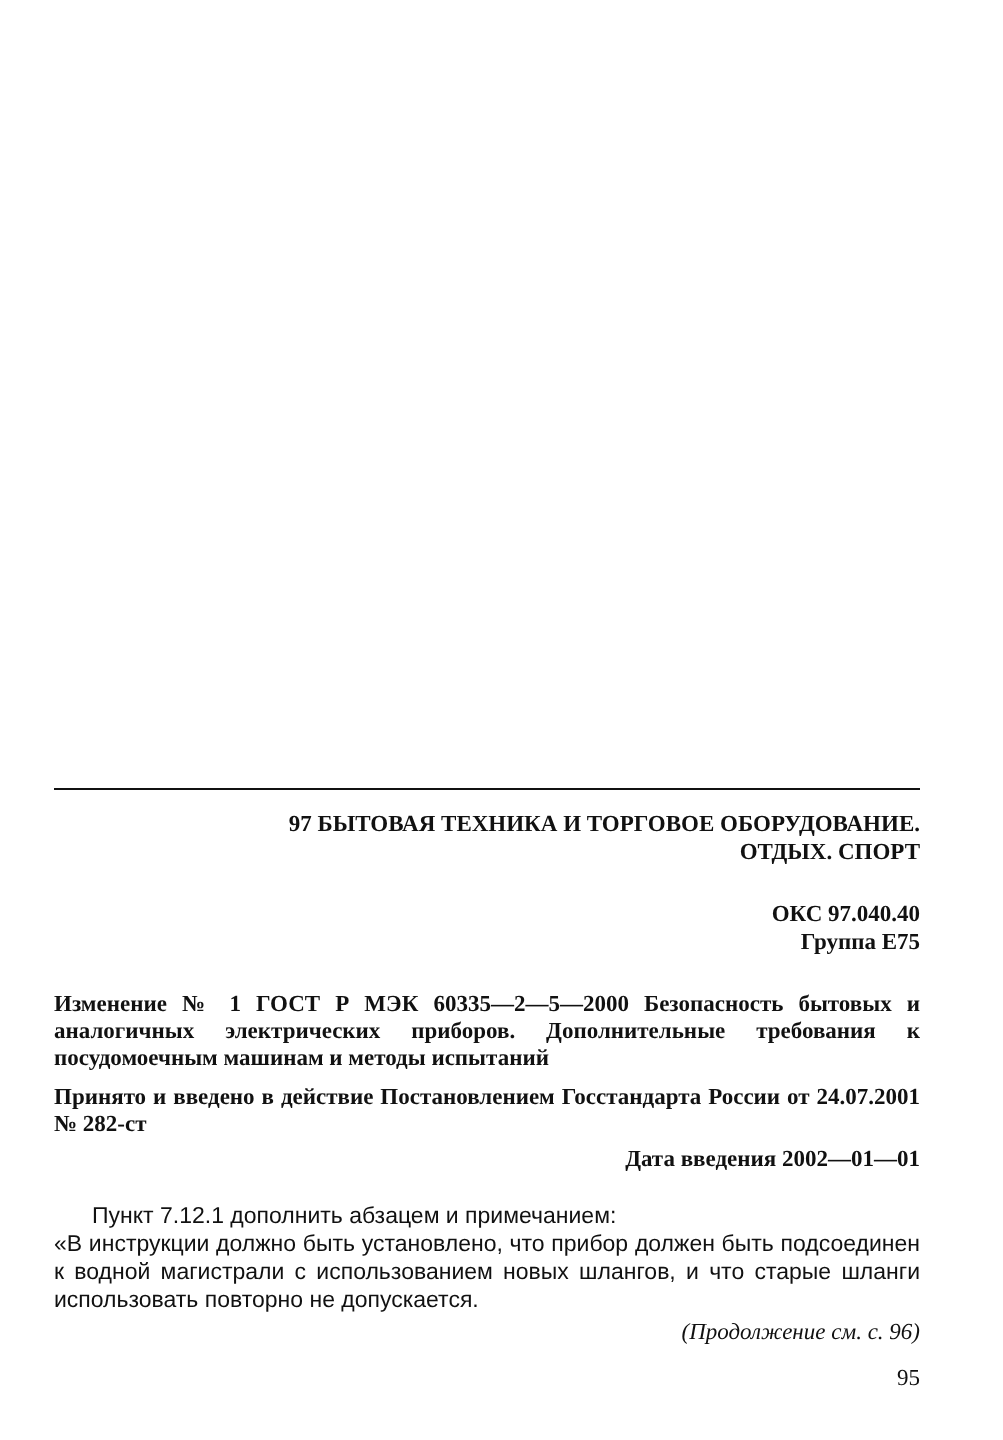97 БЫТОВАЯ ТЕХНИКА И ТОРГОВОЕ ОБОРУДОВАНИЕ.
ОТДЫХ. СПОРТ
ОКС 97.040.40
Группа Е75
Изменение № 1 ГОСТ Р МЭК 60335—2—5—2000 Безопасность бытовых и аналогичных электрических приборов. Дополнительные требования к посудомоечным машинам и методы испытаний
Принято и введено в действие Постановлением Госстандарта России от 24.07.2001 № 282-ст
Дата введения 2002—01—01
Пункт 7.12.1 дополнить абзацем и примечанием:
«В инструкции должно быть установлено, что прибор должен быть подсоединен к водной магистрали с использованием новых шлангов, и что старые шланги использовать повторно не допускается.
(Продолжение см. с. 96)
95